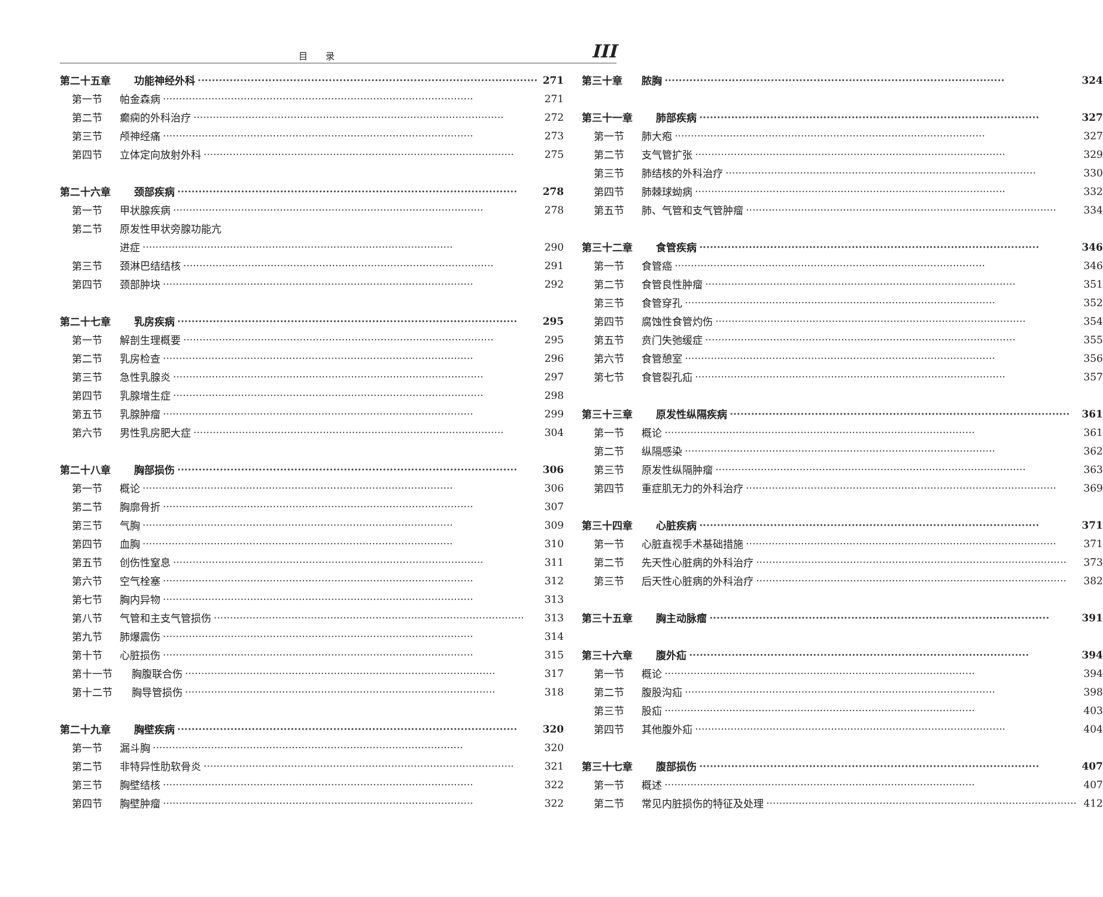目录 III
第二十五章 功能神经外科 271
第一节 帕金森病 271
第二节 癫痫的外科治疗 272
第三节 颅神经痛 273
第四节 立体定向放射外科 275
第二十六章 颈部疾病 278
第一节 甲状腺疾病 278
第二节 原发性甲状旁腺功能亢
进症 290
第三节 颈淋巴结结核 291
第四节 颈部肿块 292
第二十七章 乳房疾病 295
第一节 解剖生理概要 295
第二节 乳房检查 296
第三节 急性乳腺炎 297
第四节 乳腺增生症 298
第五节 乳腺肿瘤 299
第六节 男性乳房肥大症 304
第二十八章 胸部损伤 306
第一节 概论 306
第二节 胸廓骨折 307
第三节 气胸 309
第四节 血胸 310
第五节 创伤性窒息 311
第六节 空气栓塞 312
第七节 胸内异物 313
第八节 气管和主支气管损伤 313
第九节 肺爆震伤 314
第十节 心脏损伤 315
第十一节 胸腹联合伤 317
第十二节 胸导管损伤 318
第二十九章 胸壁疾病 320
第一节 漏斗胸 320
第二节 非特异性肋软骨炎 321
第三节 胸壁结核 322
第四节 胸壁肿瘤 322
第三十章 脓胸 324
第三十一章 肺部疾病 327
第一节 肺大疱 327
第二节 支气管扩张 329
第三节 肺结核的外科治疗 330
第四节 肺棘球蚴病 332
第五节 肺、气管和支气管肿瘤 334
第三十二章 食管疾病 346
第一节 食管癌 346
第二节 食管良性肿瘤 351
第三节 食管穿孔 352
第四节 腐蚀性食管灼伤 354
第五节 贲门失弛缓症 355
第六节 食管憩室 356
第七节 食管裂孔疝 357
第三十三章 原发性纵隔疾病 361
第一节 概论 361
第二节 纵隔感染 362
第三节 原发性纵隔肿瘤 363
第四节 重症肌无力的外科治疗 369
第三十四章 心脏疾病 371
第一节 心脏直视手术基础措施 371
第二节 先天性心脏病的外科治疗 373
第三节 后天性心脏病的外科治疗 382
第三十五章 胸主动脉瘤 391
第三十六章 腹外疝 394
第一节 概论 394
第二节 腹股沟疝 398
第三节 股疝 403
第四节 其他腹外疝 404
第三十七章 腹部损伤 407
第一节 概述 407
第二节 常见内脏损伤的特征及处理 412